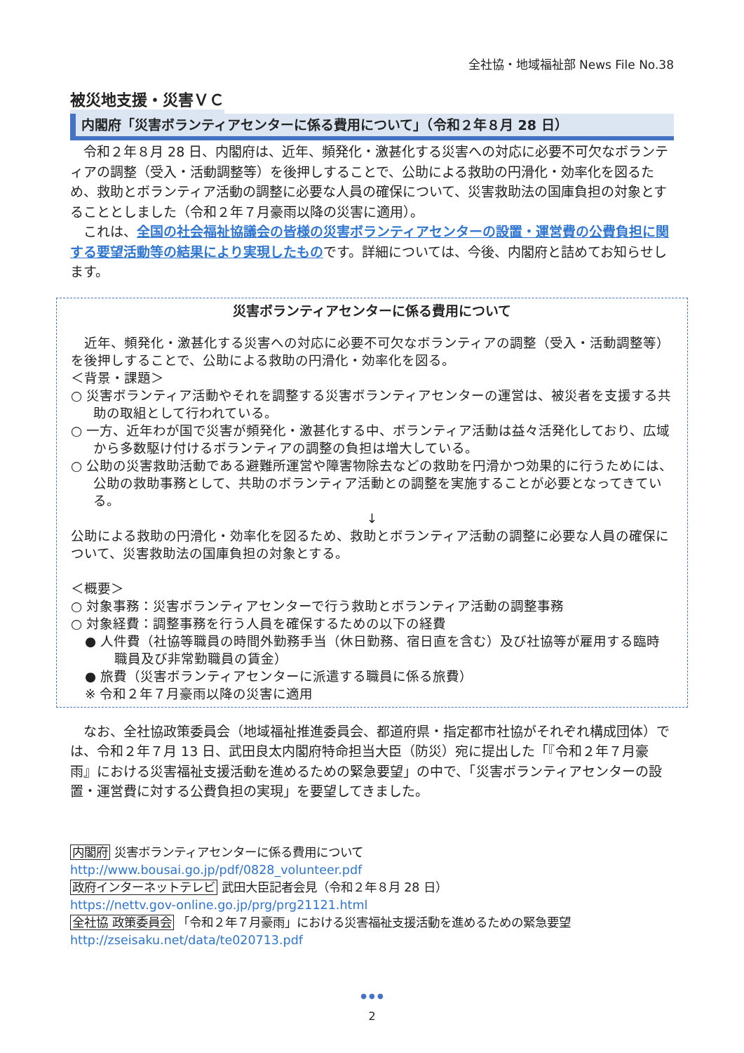全社協・地域福祉部 News File No.38
被災地支援・災害ＶＣ
内閣府「災害ボランティアセンターに係る費用について」（令和２年８月 28 日）
　令和２年８月 28 日、内閣府は、近年、頻発化・激甚化する災害への対応に必要不可欠なボランティアの調整（受入・活動調整等）を後押しすることで、公助による救助の円滑化・効率化を図るため、救助とボランティア活動の調整に必要な人員の確保について、災害救助法の国庫負担の対象とすることとしました（令和２年７月豪雨以降の災害に適用）。
　これは、全国の社会福祉協議会の皆様の災害ボランティアセンターの設置・運営費の公費負担に関する要望活動等の結果により実現したものです。詳細については、今後、内閣府と詰めてお知らせします。
災害ボランティアセンターに係る費用について
　近年、頻発化・激甚化する災害への対応に必要不可欠なボランティアの調整（受入・活動調整等）を後押しすることで、公助による救助の円滑化・効率化を図る。
＜背景・課題＞
○ 災害ボランティア活動やそれを調整する災害ボランティアセンターの運営は、被災者を支援する共助の取組として行われている。
○ 一方、近年わが国で災害が頻発化・激甚化する中、ボランティア活動は益々活発化しており、広域から多数駆け付けるボランティアの調整の負担は増大している。
○ 公助の災害救助活動である避難所運営や障害物除去などの救助を円滑かつ効果的に行うためには、公助の救助事務として、共助のボランティア活動との調整を実施することが必要となってきている。
↓
公助による救助の円滑化・効率化を図るため、救助とボランティア活動の調整に必要な人員の確保について、災害救助法の国庫負担の対象とする。
＜概要＞
○ 対象事務：災害ボランティアセンターで行う救助とボランティア活動の調整事務
○ 対象経費：調整事務を行う人員を確保するための以下の経費
● 人件費（社協等職員の時間外勤務手当（休日勤務、宿日直を含む）及び社協等が雇用する臨時職員及び非常勤職員の賃金）
● 旅費（災害ボランティアセンターに派遣する職員に係る旅費）
※ 令和２年７月豪雨以降の災害に適用
　なお、全社協政策委員会（地域福祉推進委員会、都道府県・指定都市社協がそれぞれ構成団体）では、令和２年７月 13 日、武田良太内閣府特命担当大臣（防災）宛に提出した「『令和２年７月豪雨』における災害福祉支援活動を進めるための緊急要望」の中で、「災害ボランティアセンターの設置・運営費に対する公費負担の実現」を要望してきました。
内閣府 災害ボランティアセンターに係る費用について
http://www.bousai.go.jp/pdf/0828_volunteer.pdf
政府インターネットテレビ 武田大臣記者会見（令和２年８月 28 日）
https://nettv.gov-online.go.jp/prg/prg21121.html
全社協 政策委員会 「令和２年７月豪雨」における災害福祉支援活動を進めるための緊急要望
http://zseisaku.net/data/te020713.pdf
● ● ●
2